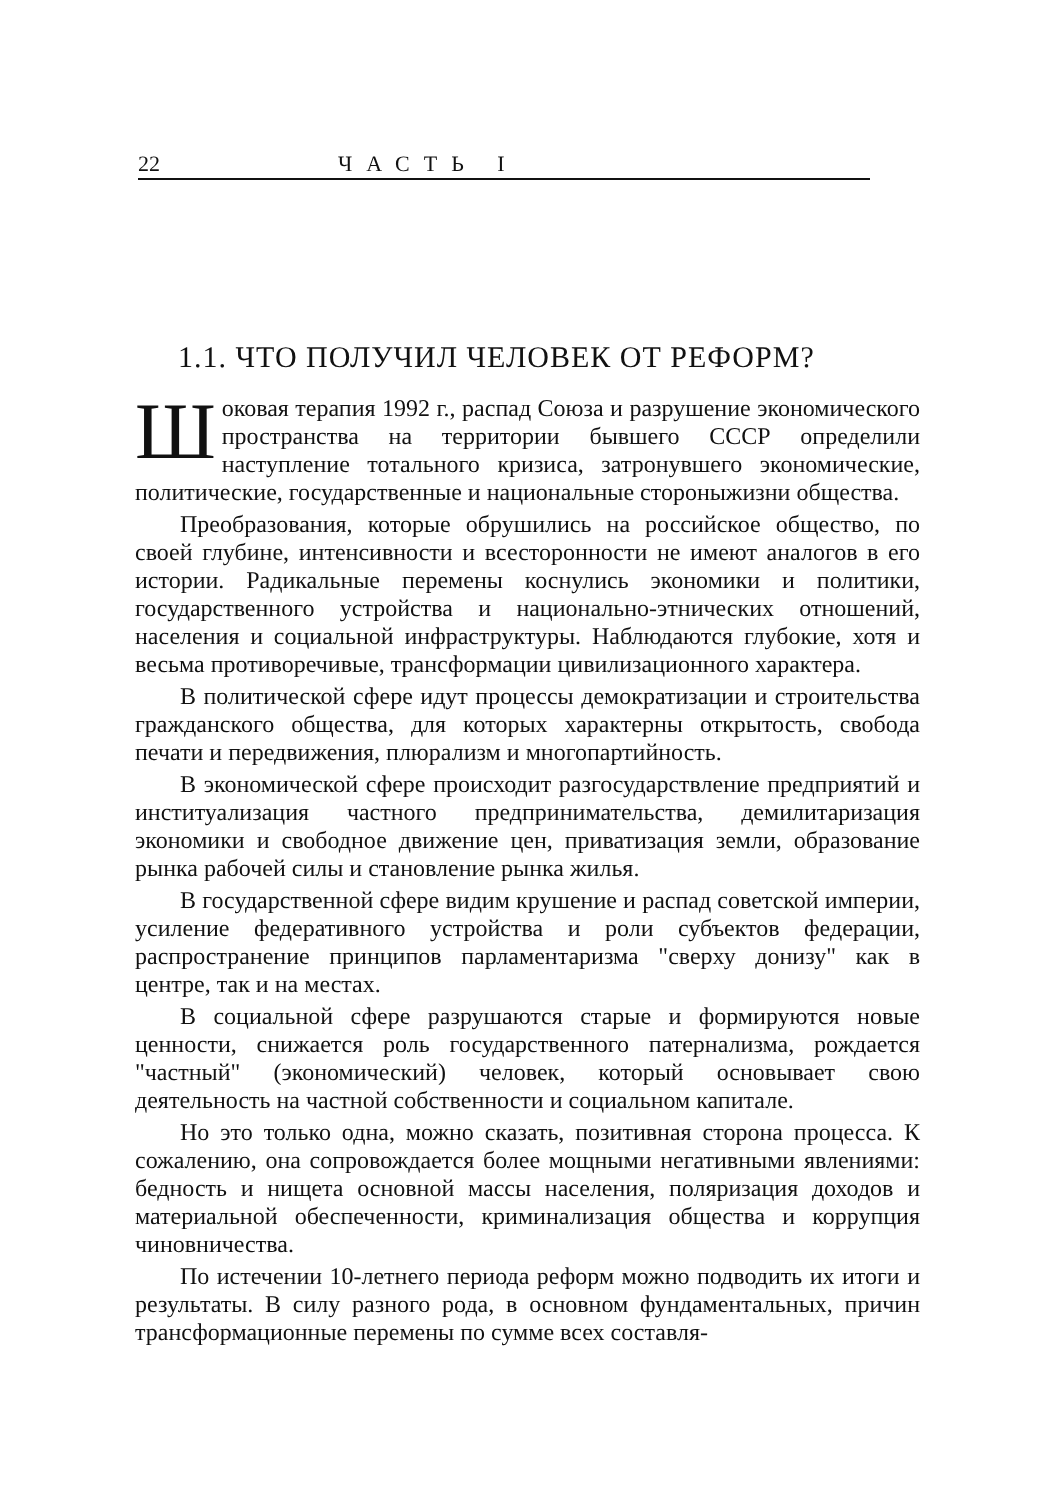22 ЧАСТЬ I
1.1. ЧТО ПОЛУЧИЛ ЧЕЛОВЕК ОТ РЕФОРМ?
Шоковая терапия 1992 г., распад Союза и разрушение экономического пространства на территории бывшего СССР определили наступление тотального кризиса, затронувшего экономические, политические, государственные и национальные стороныжизни общества.
Преобразования, которые обрушились на российское общество, по своей глубине, интенсивности и всесторонности не имеют аналогов в его истории. Радикальные перемены коснулись экономики и политики, государственного устройства и национально-этнических отношений, населения и социальной инфраструктуры. Наблюдаются глубокие, хотя и весьма противоречивые, трансформации цивилизационного характера.
В политической сфере идут процессы демократизации и строительства гражданского общества, для которых характерны открытость, свобода печати и передвижения, плюрализм и многопартийность.
В экономической сфере происходит разгосударствление предприятий и институализация частного предпринимательства, демилитаризация экономики и свободное движение цен, приватизация земли, образование рынка рабочей силы и становление рынка жилья.
В государственной сфере видим крушение и распад советской империи, усиление федеративного устройства и роли субъектов федерации, распространение принципов парламентаризма "сверху донизу" как в центре, так и на местах.
В социальной сфере разрушаются старые и формируются новые ценности, снижается роль государственного патернализма, рождается "частный" (экономический) человек, который основывает свою деятельность на частной собственности и социальном капитале.
Но это только одна, можно сказать, позитивная сторона процесса. К сожалению, она сопровождается более мощными негативными явлениями: бедность и нищета основной массы населения, поляризация доходов и материальной обеспеченности, криминализация общества и коррупция чиновничества.
По истечении 10-летнего периода реформ можно подводить их итоги и результаты. В силу разного рода, в основном фундаментальных, причин трансформационные перемены по сумме всех составля-